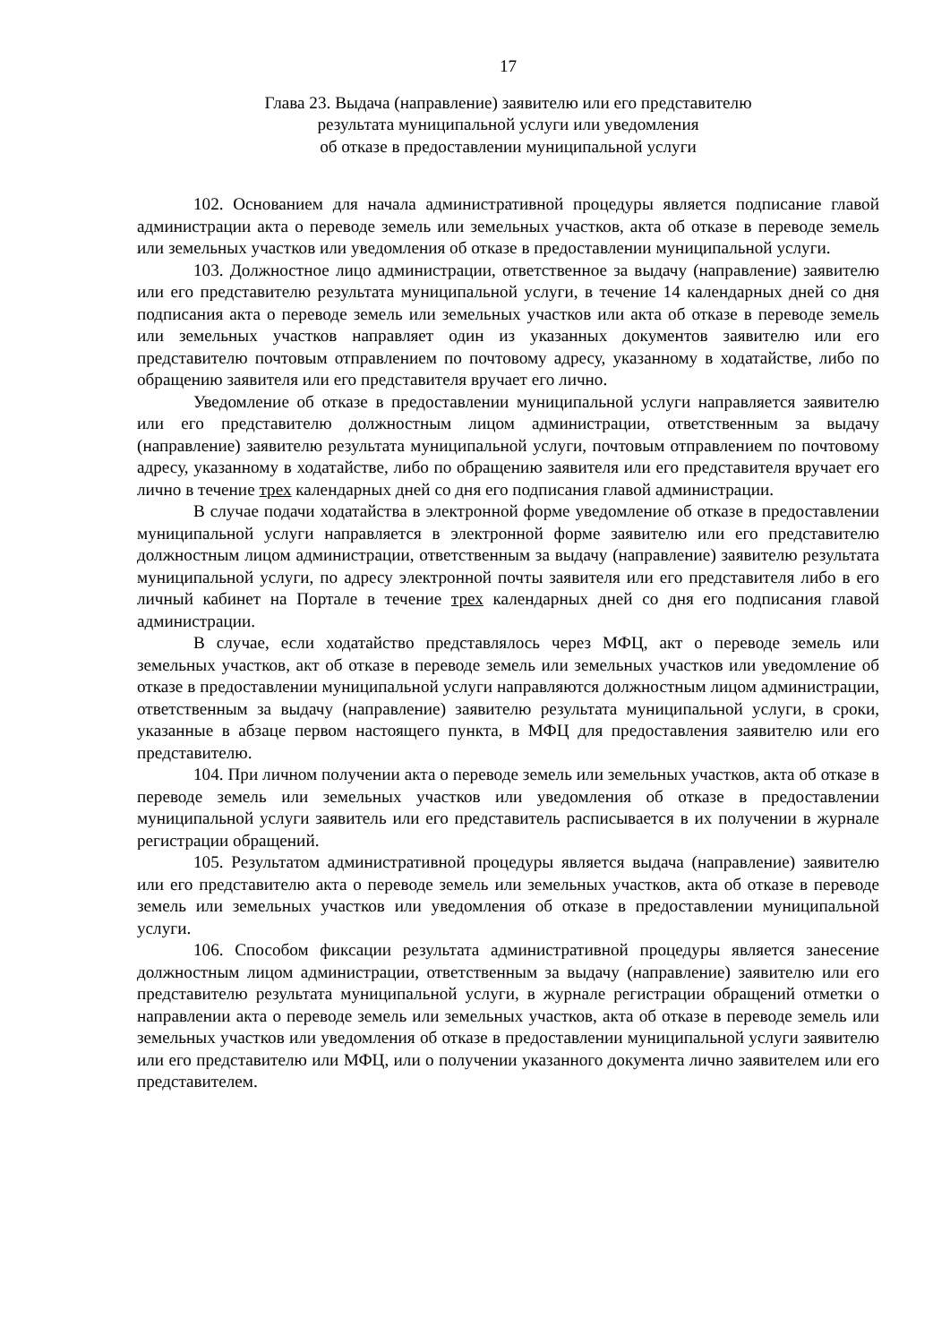17
Глава 23. Выдача (направление) заявителю или его представителю
результата муниципальной услуги или уведомления
об отказе в предоставлении муниципальной услуги
102. Основанием для начала административной процедуры является подписание главой администрации акта о переводе земель или земельных участков, акта об отказе в переводе земель или земельных участков или уведомления об отказе в предоставлении муниципальной услуги.
103. Должностное лицо администрации, ответственное за выдачу (направление) заявителю или его представителю результата муниципальной услуги, в течение 14 календарных дней со дня подписания акта о переводе земель или земельных участков или акта об отказе в переводе земель или земельных участков направляет один из указанных документов заявителю или его представителю почтовым отправлением по почтовому адресу, указанному в ходатайстве, либо по обращению заявителя или его представителя вручает его лично.
Уведомление об отказе в предоставлении муниципальной услуги направляется заявителю или его представителю должностным лицом администрации, ответственным за выдачу (направление) заявителю результата муниципальной услуги, почтовым отправлением по почтовому адресу, указанному в ходатайстве, либо по обращению заявителя или его представителя вручает его лично в течение трех календарных дней со дня его подписания главой администрации.
В случае подачи ходатайства в электронной форме уведомление об отказе в предоставлении муниципальной услуги направляется в электронной форме заявителю или его представителю должностным лицом администрации, ответственным за выдачу (направление) заявителю результата муниципальной услуги, по адресу электронной почты заявителя или его представителя либо в его личный кабинет на Портале в течение трех календарных дней со дня его подписания главой администрации.
В случае, если ходатайство представлялось через МФЦ, акт о переводе земель или земельных участков, акт об отказе в переводе земель или земельных участков или уведомление об отказе в предоставлении муниципальной услуги направляются должностным лицом администрации, ответственным за выдачу (направление) заявителю результата муниципальной услуги, в сроки, указанные в абзаце первом настоящего пункта, в МФЦ для предоставления заявителю или его представителю.
104. При личном получении акта о переводе земель или земельных участков, акта об отказе в переводе земель или земельных участков или уведомления об отказе в предоставлении муниципальной услуги заявитель или его представитель расписывается в их получении в журнале регистрации обращений.
105. Результатом административной процедуры является выдача (направление) заявителю или его представителю акта о переводе земель или земельных участков, акта об отказе в переводе земель или земельных участков или уведомления об отказе в предоставлении муниципальной услуги.
106. Способом фиксации результата административной процедуры является занесение должностным лицом администрации, ответственным за выдачу (направление) заявителю или его представителю результата муниципальной услуги, в журнале регистрации обращений отметки о направлении акта о переводе земель или земельных участков, акта об отказе в переводе земель или земельных участков или уведомления об отказе в предоставлении муниципальной услуги заявителю или его представителю или МФЦ, или о получении указанного документа лично заявителем или его представителем.